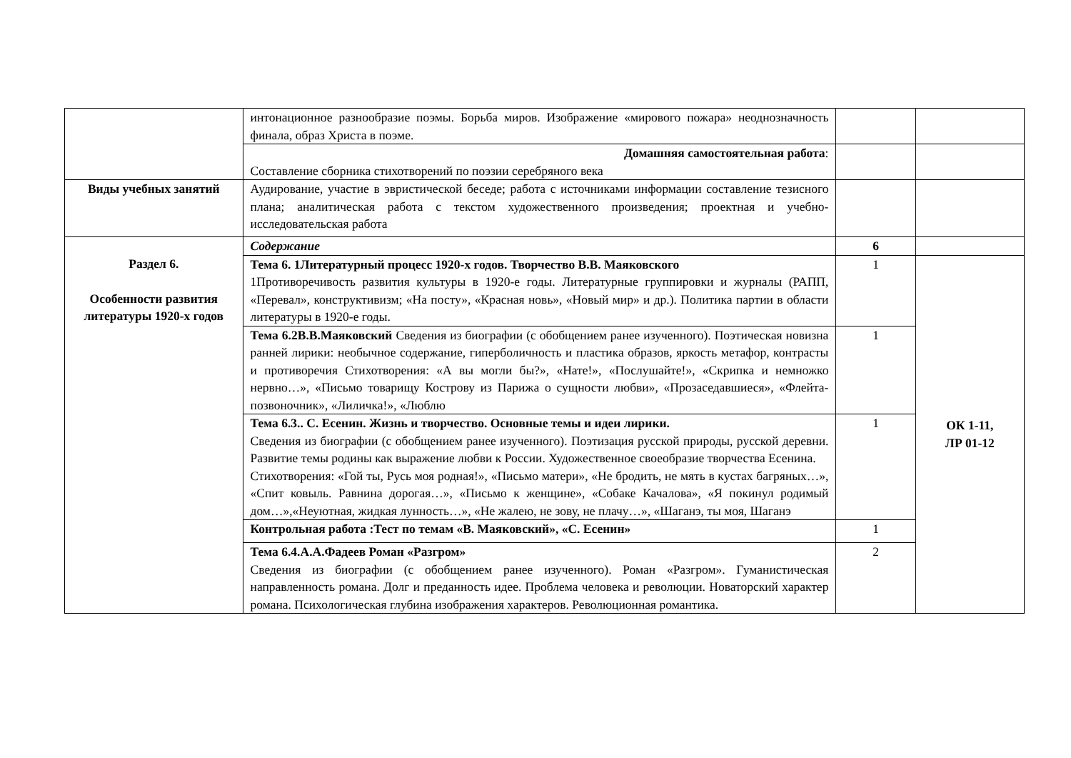| | интонационное разнообразие поэмы. Борьба миров. Изображение «мирового пожара» неоднозначность финала, образ Христа в поэме. | | |
| | Домашняя самостоятельная работа : Составление сборника стихотворений по поэзии серебряного века | | |
| Виды учебных занятий | Аудирование, участие в эвристической беседе; работа с источниками информации составление тезисного плана; аналитическая работа с текстом художественного произведения; проектная и учебно-исследовательская работа | | |
| Раздел 6. Особенности развития литературы 1920-х годов | Содержание | 6 | |
| | Тема 6. 1Литературный процесс 1920-х годов. Творчество В.В. Маяковского 1Противоречивость развития культуры в 1920-е годы. Литературные группировки и журналы (РАПП, «Перевал», конструктивизм; «На посту», «Красная новь», «Новый мир» и др.). Политика партии в области литературы в 1920-е годы. | 1 | ОК 1-11, ЛР 01-12 |
| | Тема 6.2В.В.Маяковский Сведения из биографии (с обобщением ранее изученного). Поэтическая новизна ранней лирики: необычное содержание, гиперболичность и пластика образов, яркость метафор, контрасты и противоречия Стихотворения: «А вы могли бы?», «Нате!», «Послушайте!», «Скрипка и немножко нервно…», «Письмо товарищу Кострову из Парижа о сущности любви», «Прозаседавшиеся», «Флейта-позвоночник», «Лиличка!», «Люблю | 1 | |
| | Тема 6.3.. С. Есенин. Жизнь и творчество. Основные темы и идеи лирики. Сведения из биографии (с обобщением ранее изученного). Поэтизация русской природы, русской деревни. Развитие темы родины как выражение любви к России. Художественное своеобразие творчества Есенина. Стихотворения: «Гой ты, Русь моя родная!», «Письмо матери», «Не бродить, не мять в кустах багряных…», «Спит ковыль. Равнина дорогая…», «Письмо к женщине», «Собаке Качалова», «Я покинул родимый дом…»,«Неуютная, жидкая лунность…», «Не жалею, не зову, не плачу…», «Шаганэ, ты моя, Шаганэ | 1 | |
| | Контрольная работа :Тест по темам «В. Маяковский», «С. Есенин» | 1 | |
| | Тема 6.4.А.А.Фадеев Роман «Разгром» Сведения из биографии (с обобщением ранее изученного). Роман «Разгром». Гуманистическая направленность романа. Долг и преданность идее. Проблема человека и революции. Новаторский характер романа. Психологическая глубина изображения характеров. Революционная романтика. | 2 | |